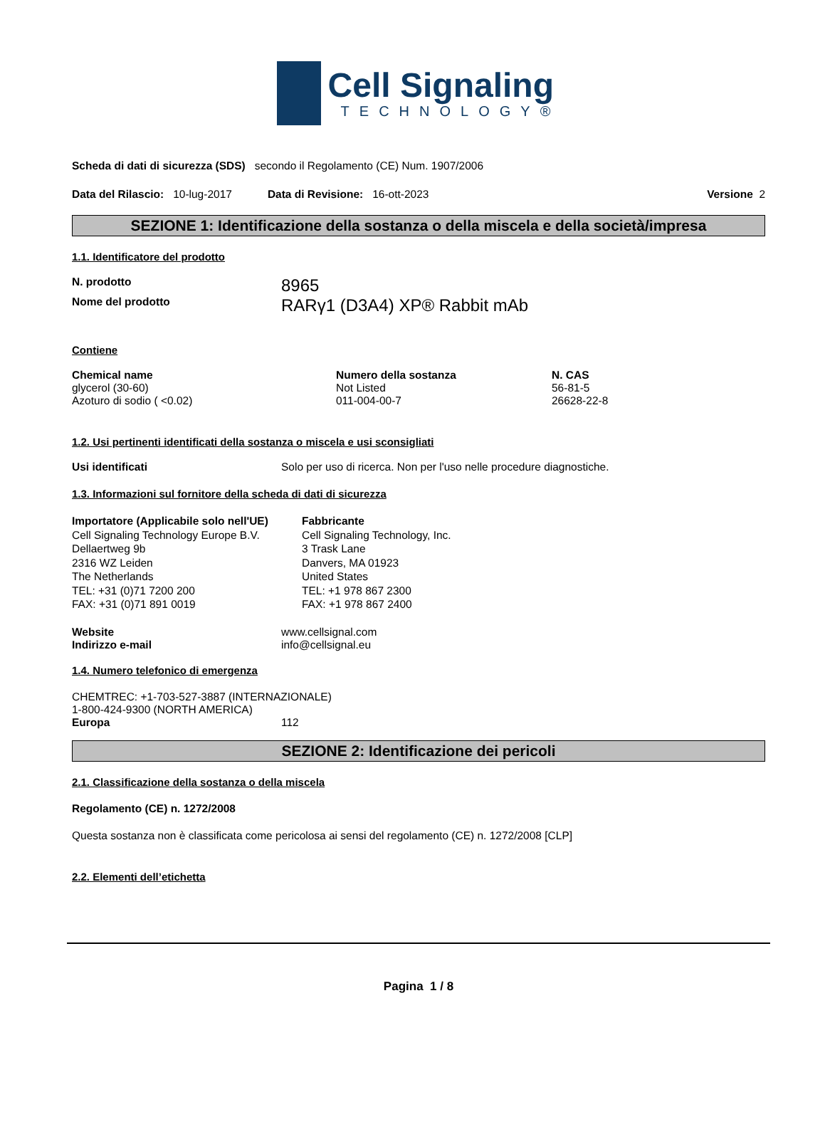Cell Signaling
TECHNOLOGY®
Scheda di dati di sicurezza (SDS) secondo il Regolamento (CE) Num. 1907/2006
Data del Rilascio: 10-lug-2017 Data di Revisione: 16-ott-2023 Versione 2
SEZIONE 1: Identificazione della sostanza o della miscela e della società/impresa
1.1. Identificatore del prodotto
N. prodotto 8965
Nome del prodotto RARγ1 (D3A4) XP® Rabbit mAb
Contiene
| Chemical name | Numero della sostanza | N. CAS |
| --- | --- | --- |
| glycerol (30-60) | Not Listed | 56-81-5 |
| Azoturo di sodio ( <0.02) | 011-004-00-7 | 26628-22-8 |
1.2. Usi pertinenti identificati della sostanza o miscela e usi sconsigliati
Usi identificati Solo per uso di ricerca. Non per l'uso nelle procedure diagnostiche.
1.3. Informazioni sul fornitore della scheda di dati di sicurezza
Importatore (Applicabile solo nell'UE)
Cell Signaling Technology Europe B.V.
Dellaertweg 9b
2316 WZ Leiden
The Netherlands
TEL: +31 (0)71 7200 200
FAX: +31 (0)71 891 0019
Fabbricante
Cell Signaling Technology, Inc.
3 Trask Lane
Danvers, MA 01923
United States
TEL: +1 978 867 2300
FAX: +1 978 867 2400
Website www.cellsignal.com
Indirizzo e-mail info@cellsignal.eu
1.4. Numero telefonico di emergenza
CHEMTREC: +1-703-527-3887 (INTERNAZIONALE)
1-800-424-9300 (NORTH AMERICA)
Europa 112
SEZIONE 2: Identificazione dei pericoli
2.1. Classificazione della sostanza o della miscela
Regolamento (CE) n. 1272/2008
Questa sostanza non è classificata come pericolosa ai sensi del regolamento (CE) n. 1272/2008 [CLP]
2.2. Elementi dell’etichetta
Pagina 1 / 8